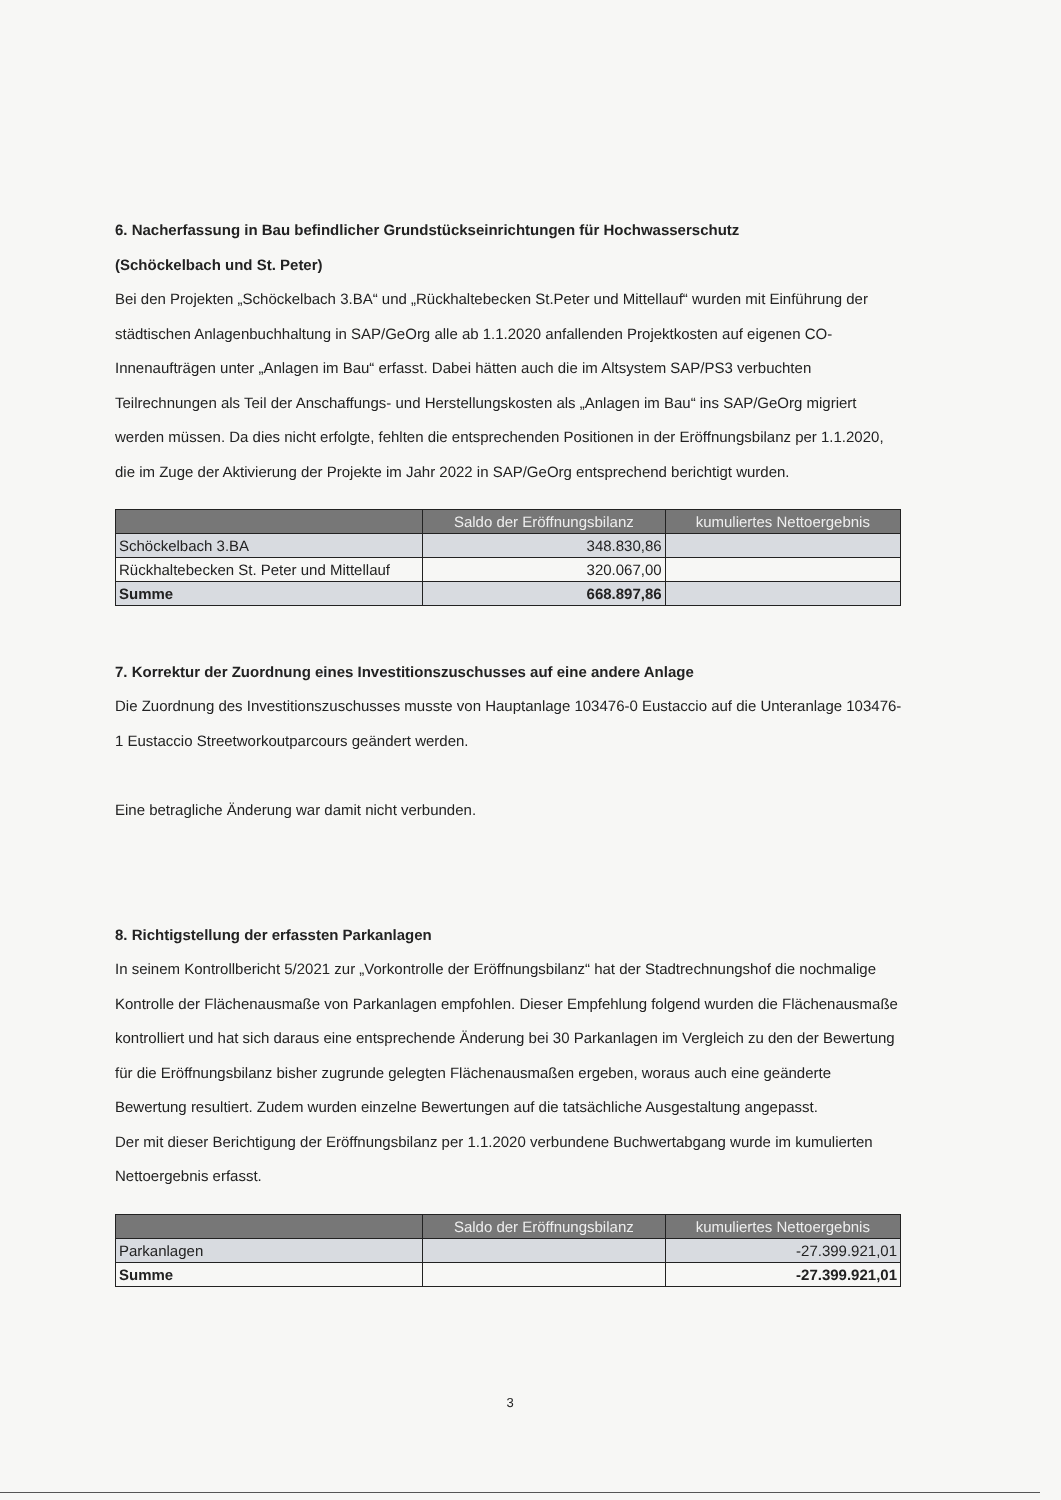6. Nacherfassung in Bau befindlicher Grundstückseinrichtungen für Hochwasserschutz
(Schöckelbach und St. Peter)
Bei den Projekten „Schöckelbach 3.BA“ und „Rückhaltebecken St.Peter und Mittellauf“ wurden mit Einführung der städtischen Anlagenbuchhaltung in SAP/GeOrg alle ab 1.1.2020 anfallenden Projektkosten auf eigenen CO-Innenaufträgen unter „Anlagen im Bau“ erfasst. Dabei hätten auch die im Altsystem SAP/PS3 verbuchten Teilrechnungen als Teil der Anschaffungs- und Herstellungskosten als „Anlagen im Bau“ ins SAP/GeOrg migriert werden müssen. Da dies nicht erfolgte, fehlten die entsprechenden Positionen in der Eröffnungsbilanz per 1.1.2020, die im Zuge der Aktivierung der Projekte im Jahr 2022 in SAP/GeOrg entsprechend berichtigt wurden.
| | Saldo der Eröffnungsbilanz | kumuliertes Nettoergebnis |
| --- | --- | --- |
| Schöckelbach 3.BA | 348.830,86 | |
| Rückhaltebecken St. Peter und Mittellauf | 320.067,00 | |
| Summe | 668.897,86 | |
7. Korrektur der Zuordnung eines Investitionszuschusses auf eine andere Anlage
Die Zuordnung des Investitionszuschusses musste von Hauptanlage 103476-0 Eustaccio auf die Unteranlage 103476-1 Eustaccio Streetworkoutparcours geändert werden.
Eine betragliche Änderung war damit nicht verbunden.
8. Richtigstellung der erfassten Parkanlagen
In seinem Kontrollbericht 5/2021 zur „Vorkontrolle der Eröffnungsbilanz“ hat der Stadtrechnungshof die nochmalige Kontrolle der Flächenausmaße von Parkanlagen empfohlen. Dieser Empfehlung folgend wurden die Flächenausmaße kontrolliert und hat sich daraus eine entsprechende Änderung bei 30 Parkanlagen im Vergleich zu den der Bewertung für die Eröffnungsbilanz bisher zugrunde gelegten Flächenausmaßen ergeben, woraus auch eine geänderte Bewertung resultiert. Zudem wurden einzelne Bewertungen auf die tatsächliche Ausgestaltung angepasst.
Der mit dieser Berichtigung der Eröffnungsbilanz per 1.1.2020 verbundene Buchwertabgang wurde im kumulierten Nettoergebnis erfasst.
| | Saldo der Eröffnungsbilanz | kumuliertes Nettoergebnis |
| --- | --- | --- |
| Parkanlagen | | -27.399.921,01 |
| Summe | | -27.399.921,01 |
3